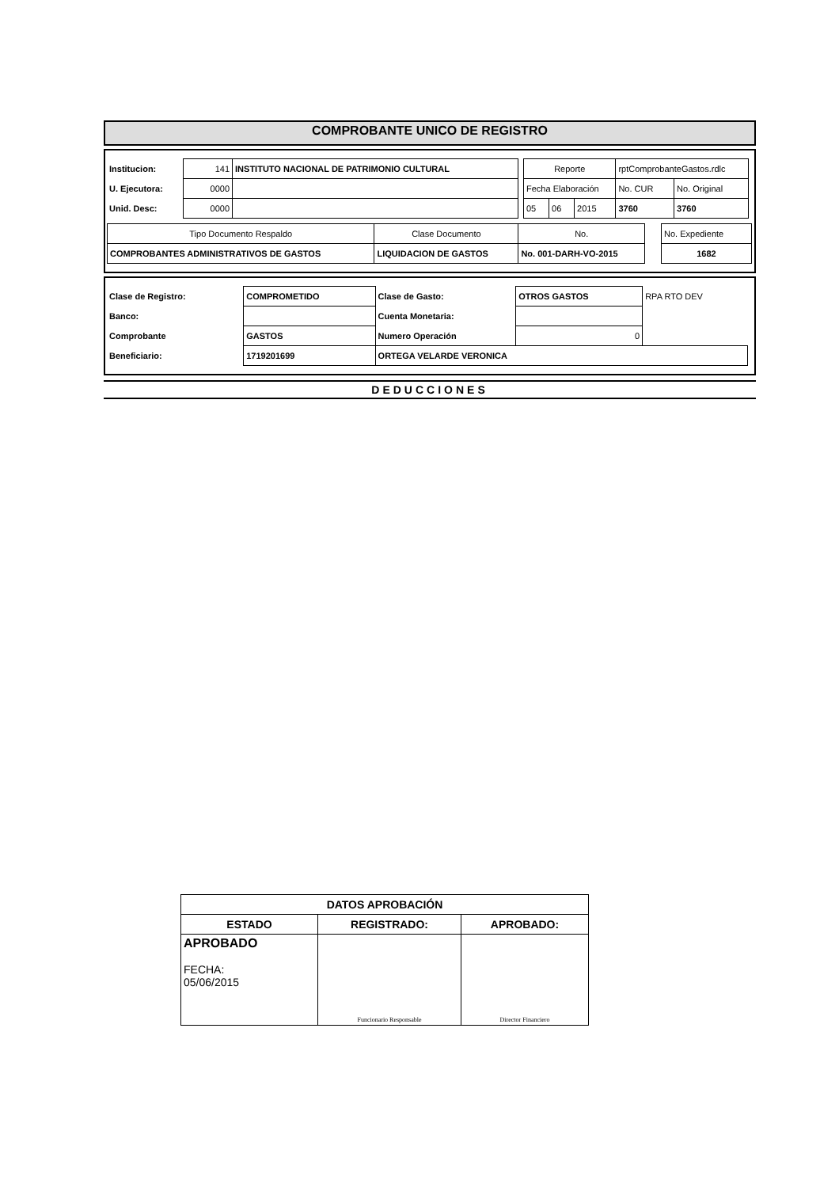COMPROBANTE UNICO DE REGISTRO
| Institucion: | 141 | INSTITUTO NACIONAL DE PATRIMONIO CULTURAL |
| U. Ejecutora: | 0000 | |
| Unid. Desc: | 0000 | |
| Reporte | | | rptComprobanteGastos.rdlc | |
| Fecha Elaboración | | | No. CUR | No. Original |
| 05 | 06 | 2015 | 3760 | 3760 |
| Tipo Documento Respaldo | Clase Documento | No. |
| COMPROBANTES ADMINISTRATIVOS DE GASTOS | LIQUIDACION DE GASTOS | No. 001-DARH-VO-2015 |
| No. Expediente |
| 1682 |
| Clase de Registro: | COMPROMETIDO | Clase de Gasto: | OTROS GASTOS | RPA RTO DEV |
| Banco: | | Cuenta Monetaria: | | |
| Comprobante | GASTOS | Numero Operación | 0 | |
| Beneficiario: | 1719201699 | ORTEGA VELARDE VERONICA | | |
DEDUCCIONES
| DATOS APROBACIÓN | | |
| ESTADO | REGISTRADO: | APROBADO: |
| APROBADO FECHA: 05/06/2015 | Funcionario Responsable | Director Financiero |